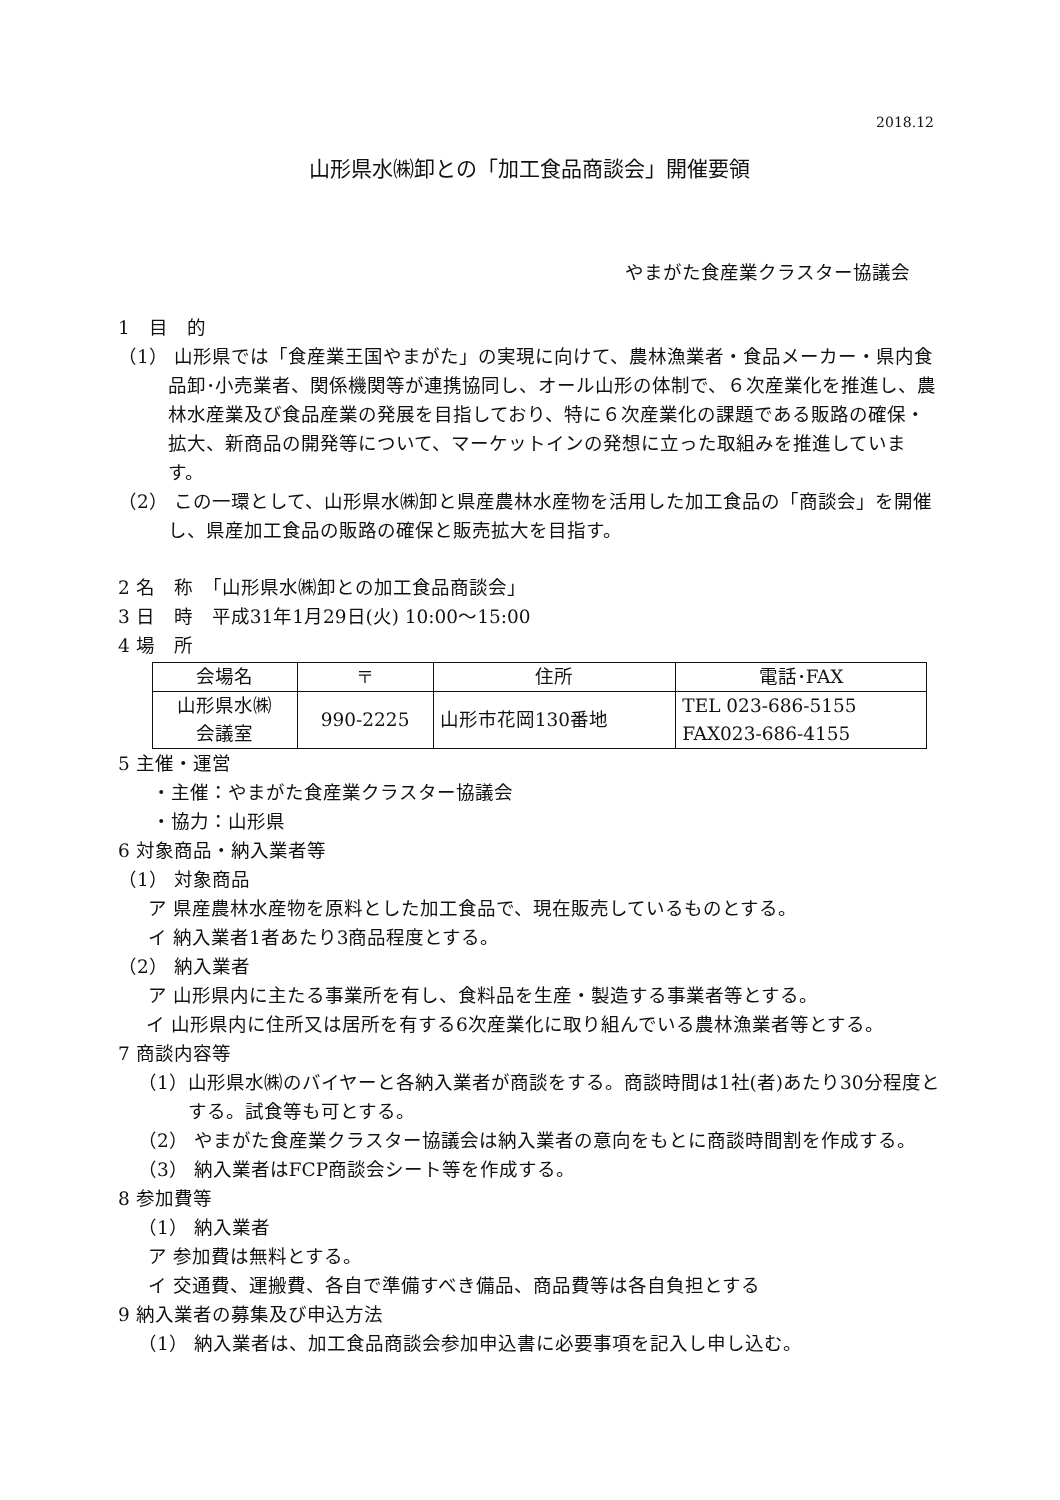2018.12
山形県水㈱卸との「加工食品商談会」開催要領
やまがた食産業クラスター協議会
1　目　的
（1） 山形県では「食産業王国やまがた」の実現に向けて、農林漁業者・食品メーカー・県内食品卸･小売業者、関係機関等が連携協同し、オール山形の体制で、６次産業化を推進し、農林水産業及び食品産業の発展を目指しており、特に６次産業化の課題である販路の確保・拡大、新商品の開発等について、マーケットインの発想に立った取組みを推進しています。
（2） この一環として、山形県水㈱卸と県産農林水産物を活用した加工食品の「商談会」を開催し、県産加工食品の販路の確保と販売拡大を目指す。
2 名　称　「山形県水㈱卸との加工食品商談会」
3 日　時　平成31年1月29日(火) 10:00～15:00
4 場　所
| 会場名 | 〒 | 住所 | 電話･FAX |
| 山形県水㈱ 会議室 | 990-2225 | 山形市花岡130番地 | TEL 023-686-5155 FAX023-686-4155 |
5 主催・運営
・主催：やまがた食産業クラスター協議会
・協力：山形県
6 対象商品・納入業者等
（1） 対象商品
ア 県産農林水産物を原料とした加工食品で、現在販売しているものとする。
イ 納入業者1者あたり3商品程度とする。
（2） 納入業者
ア 山形県内に主たる事業所を有し、食料品を生産・製造する事業者等とする。
イ 山形県内に住所又は居所を有する6次産業化に取り組んでいる農林漁業者等とする。
7 商談内容等
（1）山形県水㈱のバイヤーと各納入業者が商談をする。商談時間は1社(者)あたり30分程度とする。試食等も可とする。
（2） やまがた食産業クラスター協議会は納入業者の意向をもとに商談時間割を作成する。
（3） 納入業者はFCP商談会シート等を作成する。
8 参加費等
（1） 納入業者
ア 参加費は無料とする。
イ 交通費、運搬費、各自で準備すべき備品、商品費等は各自負担とする
9 納入業者の募集及び申込方法
（1） 納入業者は、加工食品商談会参加申込書に必要事項を記入し申し込む。